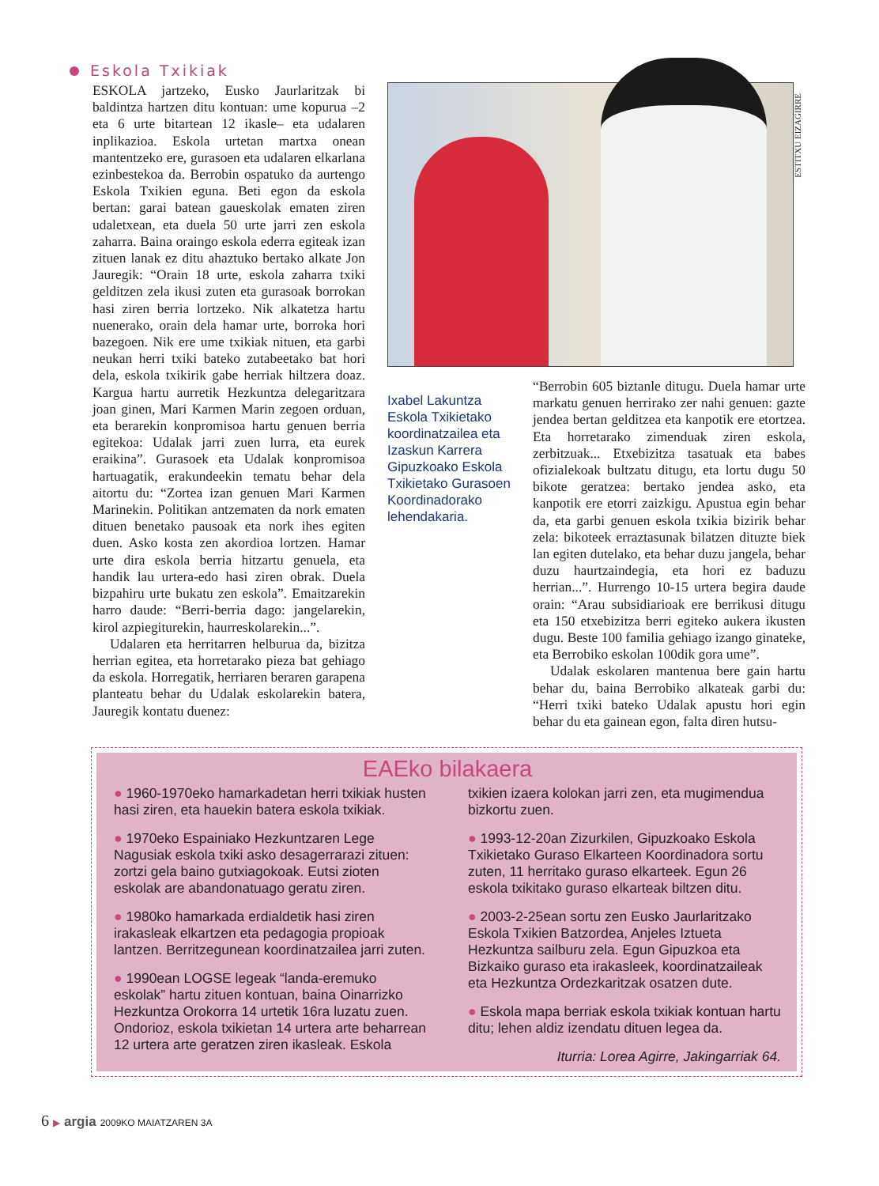Eskola Txikiak
ESTITXU EIZAGIRRE
ESKOLA jartzeko, Eusko Jaurlaritzak bi baldintza hartzen ditu kontuan: ume kopurua –2 eta 6 urte bitartean 12 ikasle– eta udalaren inplikazioa. Eskola urtetan martxa onean mantentzeko ere, gurasoen eta udalaren elkarlana ezinbestekoa da. Berrobin ospatuko da aurtengo Eskola Txikien eguna. Beti egon da eskola bertan: garai batean gaueskolak ematen ziren udaletxean, eta duela 50 urte jarri zen eskola zaharra. Baina oraingo eskola ederra egiteak izan zituen lanak ez ditu ahaztuko bertako alkate Jon Jauregik: “Orain 18 urte, eskola zaharra txiki gelditzen zela ikusi zuten eta gurasoak borrokan hasi ziren berria lortzeko. Nik alkatetza hartu nuenerako, orain dela hamar urte, borroka hori bazegoen. Nik ere ume txikiak nituen, eta garbi neukan herri txiki bateko zutabeetako bat hori dela, eskola txikirik gabe herriak hiltzera doaz. Kargua hartu aurretik Hezkuntza delegaritzara joan ginen, Mari Karmen Marin zegoen orduan, eta berarekin konpromisoa hartu genuen berria egitekoa: Udalak jarri zuen lurra, eta eurek eraikina”. Gurasoek eta Udalak konpromisoa hartuagatik, erakundeekin tematu behar dela aitortu du: “Zortea izan genuen Mari Karmen Marinekin. Politikan antzematen da nork ematen dituen benetako pausoak eta nork ihes egiten duen. Asko kosta zen akordioa lortzen. Hamar urte dira eskola berria hitzartu genuela, eta handik lau urtera-edo hasi ziren obrak. Duela bizpahiru urte bukatu zen eskola”. Emaitzarekin harro daude: “Berri-berria dago: jangelarekin, kirol azpiegiturekin, haurreskolarekin...”.
Udalaren eta herritarren helburua da, bizitza herrian egitea, eta horretarako pieza bat gehiago da eskola. Horregatik, herriaren beraren garapena planteatu behar du Udalak eskolarekin batera, Jauregik kontatu duenez:
Ixabel Lakuntza Eskola Txikietako koordinatzailea eta Izaskun Karrera Gipuzkoako Eskola Txikietako Gurasoen Koordinadorako lehendakaria.
“Berrobin 605 biztanle ditugu. Duela hamar urte markatu genuen herrirako zer nahi genuen: gazte jendea bertan gelditzea eta kanpotik ere etortzea. Eta horretarako zimenduak ziren eskola, zerbitzuak... Etxebizitza tasatuak eta babes ofizialekoak bultzatu ditugu, eta lortu dugu 50 bikote geratzea: bertako jendea asko, eta kanpotik ere etorri zaizkigu. Apustua egin behar da, eta garbi genuen eskola txikia bizirik behar zela: bikoteek erraztasunak bilatzen dituzte biek lan egiten dutelako, eta behar duzu jangela, behar duzu haurtzaindegia, eta hori ez baduzu herrian...”. Hurrengo 10-15 urtera begira daude orain: “Arau subsidiarioak ere berrikusi ditugu eta 150 etxebizitza berri egiteko aukera ikusten dugu. Beste 100 familia gehiago izango ginateke, eta Berrobiko eskolan 100dik gora ume”.
Udalak eskolaren mantenua bere gain hartu behar du, baina Berrobiko alkateak garbi du: “Herri txiki bateko Udalak apustu hori egin behar du eta gainean egon, falta diren hutsu-
EAEko bilakaera
● 1960-1970eko hamarkadetan herri txikiak husten hasi ziren, eta hauekin batera eskola txikiak.
● 1970eko Espainiako Hezkuntzaren Lege Nagusiak eskola txiki asko desagerrarazi zituen: zortzi gela baino gutxiagokoak. Eutsi zioten eskolak are abandonatuago geratu ziren.
● 1980ko hamarkada erdialdetik hasi ziren irakasleak elkartzen eta pedagogia propioak lantzen. Berritzegunean koordinatzailea jarri zuten.
● 1990ean LOGSE legeak “landa-eremuko eskolak” hartu zituen kontuan, baina Oinarrizko Hezkuntza Orokorra 14 urtetik 16ra luzatu zuen. Ondorioz, eskola txikietan 14 urtera arte beharrean 12 urtera arte geratzen ziren ikasleak. Eskola txikien izaera kolokan jarri zen, eta mugimendua bizkortu zuen.
● 1993-12-20an Zizurkilen, Gipuzkoako Eskola Txikietako Guraso Elkarteen Koordinadora sortu zuten, 11 herritako guraso elkarteek. Egun 26 eskola txikitako guraso elkarteak biltzen ditu.
● 2003-2-25ean sortu zen Eusko Jaurlaritzako Eskola Txikien Batzordea, Anjeles Iztueta Hezkuntza sailburu zela. Egun Gipuzkoa eta Bizkaiko guraso eta irakasleek, koordinatzaileak eta Hezkuntza Ordezkaritzak osatzen dute.
● Eskola mapa berriak eskola txikiak kontuan hartu ditu; lehen aldiz izendatu dituen legea da.
Iturria: Lorea Agirre, Jakingarriak 64.
6 ▶ argia 2009KO MAIATZAREN 3A